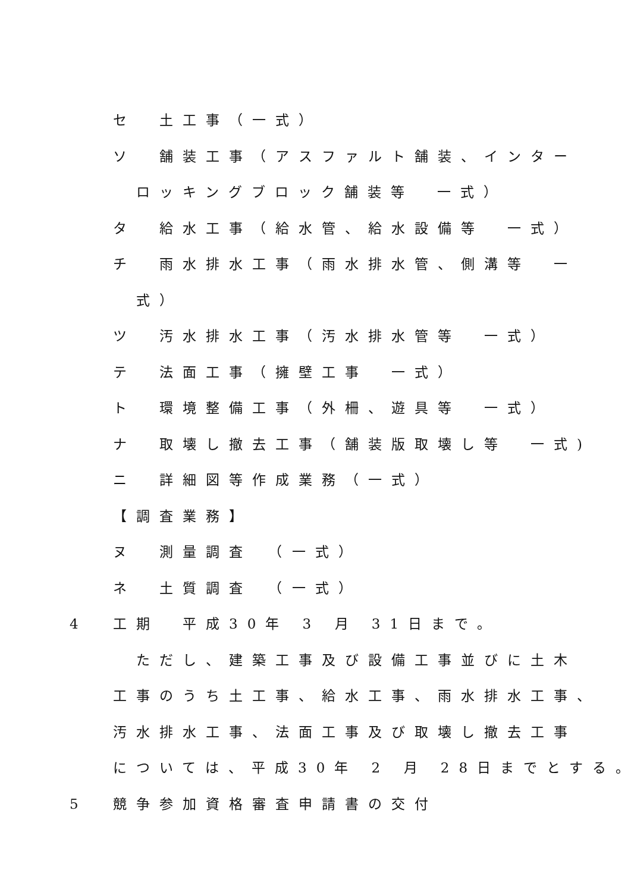セ 土工事（一式）
ソ 舗装工事（アスファルト舗装、インター
ロッキングブロック舗装等　一式）
タ 給水工事（給水管、給水設備等　一式）
チ 雨水排水工事（雨水排水管、側溝等　一
式）
ツ 汚水排水工事（汚水排水管等　一式）
テ 法面工事（擁壁工事　一式）
ト 環境整備工事（外柵、遊具等　一式）
ナ 取壊し撤去工事（舗装版取壊し等　一式)
ニ 詳細図等作成業務（一式）
【調査業務】
ヌ 測量調査　（一式）
ネ 土質調査　（一式）
4 工期　平成30年 3 月 31日まで。
ただし、建築工事及び設備工事並びに土木
工事のうち土工事、給水工事、雨水排水工事、
汚水排水工事、法面工事及び取壊し撤去工事
については、平成30年 2 月 28日までとする。
5 競争参加資格審査申請書の交付